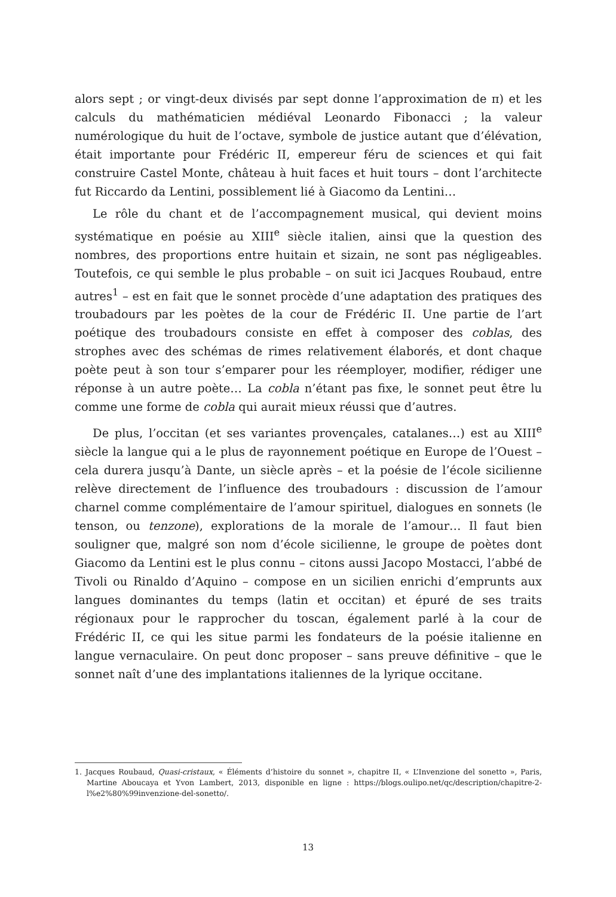alors sept ; or vingt-deux divisés par sept donne l’approximation de π) et les calculs du mathématicien médiéval Leonardo Fibonacci ; la valeur numérologique du huit de l’octave, symbole de justice autant que d’élévation, était importante pour Frédéric II, empereur féru de sciences et qui fait construire Castel Monte, château à huit faces et huit tours – dont l’architecte fut Riccardo da Lentini, possiblement lié à Giacomo da Lentini…
Le rôle du chant et de l’accompagnement musical, qui devient moins systématique en poésie au XIII<sup>e</sup> siècle italien, ainsi que la question des nombres, des proportions entre huitain et sizain, ne sont pas négligeables. Toutefois, ce qui semble le plus probable – on suit ici Jacques Roubaud, entre autres<sup>1</sup> – est en fait que le sonnet procède d’une adaptation des pratiques des troubadours par les poètes de la cour de Frédéric II. Une partie de l’art poétique des troubadours consiste en effet à composer des coblas, des strophes avec des schémas de rimes relativement élaborés, et dont chaque poète peut à son tour s’emparer pour les réemployer, modifier, rédiger une réponse à un autre poète… La cobla n’étant pas fixe, le sonnet peut être lu comme une forme de cobla qui aurait mieux réussi que d’autres.
De plus, l’occitan (et ses variantes provençales, catalanes…) est au XIII<sup>e</sup> siècle la langue qui a le plus de rayonnement poétique en Europe de l’Ouest – cela durera jusqu’à Dante, un siècle après – et la poésie de l’école sicilienne relève directement de l’influence des troubadours : discussion de l’amour charnel comme complémentaire de l’amour spirituel, dialogues en sonnets (le tenson, ou tenzone), explorations de la morale de l’amour… Il faut bien souligner que, malgré son nom d’école sicilienne, le groupe de poètes dont Giacomo da Lentini est le plus connu – citons aussi Jacopo Mostacci, l’abbé de Tivoli ou Rinaldo d’Aquino – compose en un sicilien enrichi d’emprunts aux langues dominantes du temps (latin et occitan) et épuré de ses traits régionaux pour le rapprocher du toscan, également parlé à la cour de Frédéric II, ce qui les situe parmi les fondateurs de la poésie italienne en langue vernaculaire. On peut donc proposer – sans preuve définitive – que le sonnet naît d’une des implantations italiennes de la lyrique occitane.
1. Jacques Roubaud, Quasi-cristaux, « Éléments d’histoire du sonnet », chapitre II, « L’Invenzione del sonetto », Paris, Martine Aboucaya et Yvon Lambert, 2013, disponible en ligne : https://blogs.oulipo.net/qc/description/chapitre-2-l%e2%80%99invenzione-del-sonetto/.
13